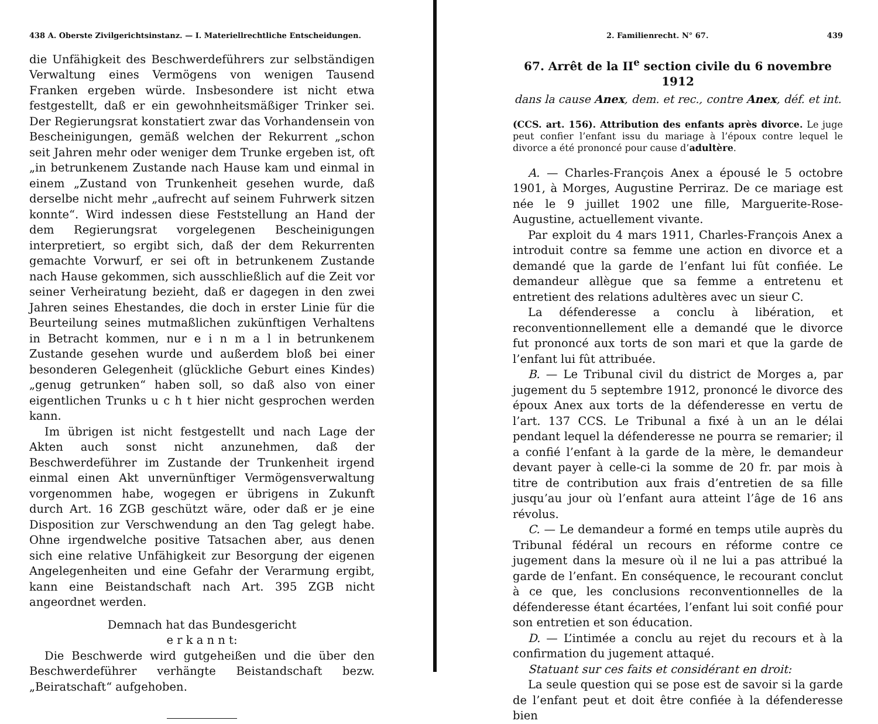438 A. Oberste Zivilgerichtsinstanz. — I. Materiellrechtliche Entscheidungen.
die Unfähigkeit des Beschwerdeführers zur selbständigen Verwaltung eines Vermögens von wenigen Tausend Franken ergeben würde. Insbesondere ist nicht etwa festgestellt, daß er ein gewohnheitsmäßiger Trinker sei. Der Regierungsrat konstatiert zwar das Vorhandensein von Bescheinigungen, gemäß welchen der Rekurrent „schon seit Jahren mehr oder weniger dem Trunke ergeben ist, oft „in betrunkenem Zustande nach Hause kam und einmal in einem „Zustand von Trunkenheit gesehen wurde, daß derselbe nicht mehr „aufrecht auf seinem Fuhrwerk sitzen konnte“. Wird indessen diese Feststellung an Hand der dem Regierungsrat vorgelegenen Bescheinigungen interpretiert, so ergibt sich, daß der dem Rekurrenten gemachte Vorwurf, er sei oft in betrunkenem Zustande nach Hause gekommen, sich ausschließlich auf die Zeit vor seiner Verheiratung bezieht, daß er dagegen in den zwei Jahren seines Ehestandes, die doch in erster Linie für die Beurteilung seines mutmaßlichen zukünftigen Verhaltens in Betracht kommen, nur e i n m a l in betrunkenem Zustande gesehen wurde und außerdem bloß bei einer besonderen Gelegenheit (glückliche Geburt eines Kindes) „genug getrunken“ haben soll, so daß also von einer eigentlichen Trunks u c h t hier nicht gesprochen werden kann.
Im übrigen ist nicht festgestellt und nach Lage der Akten auch sonst nicht anzunehmen, daß der Beschwerdeführer im Zustande der Trunkenheit irgend einmal einen Akt unvernünftiger Vermögensverwaltung vorgenommen habe, wogegen er übrigens in Zukunft durch Art. 16 ZGB geschützt wäre, oder daß er je eine Disposition zur Verschwendung an den Tag gelegt habe. Ohne irgendwelche positive Tatsachen aber, aus denen sich eine relative Unfähigkeit zur Besorgung der eigenen Angelegenheiten und eine Gefahr der Verarmung ergibt, kann eine Beistandschaft nach Art. 395 ZGB nicht angeordnet werden.
Demnach hat das Bundesgericht
e r k a n n t:
Die Beschwerde wird gutgeheißen und die über den Beschwerdeführer verhängte Beistandschaft bezw. „Beiratschaft“ aufgehoben.
2. Familienrecht. N° 67. 439
67. Arrêt de la II<sup>e</sup> section civile du 6 novembre 1912
dans la cause Anex, dem. et rec., contre Anex, déf. et int.
(CCS. art. 156). Attribution des enfants après divorce. Le juge peut confier l’enfant issu du mariage à l’époux contre lequel le divorce a été prononcé pour cause d’adultère.
A. — Charles-François Anex a épousé le 5 octobre 1901, à Morges, Augustine Perriraz. De ce mariage est née le 9 juillet 1902 une fille, Marguerite-Rose-Augustine, actuellement vivante.
Par exploit du 4 mars 1911, Charles-François Anex a introduit contre sa femme une action en divorce et a demandé que la garde de l’enfant lui fût confiée. Le demandeur allègue que sa femme a entretenu et entretient des relations adultères avec un sieur C.
La défenderesse a conclu à libération, et reconventionnellement elle a demandé que le divorce fut prononcé aux torts de son mari et que la garde de l’enfant lui fût attribuée.
B. — Le Tribunal civil du district de Morges a, par jugement du 5 septembre 1912, prononcé le divorce des époux Anex aux torts de la défenderesse en vertu de l’art. 137 CCS. Le Tribunal a fixé à un an le délai pendant lequel la défenderesse ne pourra se remarier; il a confié l’enfant à la garde de la mère, le demandeur devant payer à celle-ci la somme de 20 fr. par mois à titre de contribution aux frais d’entretien de sa fille jusqu’au jour où l’enfant aura atteint l’âge de 16 ans révolus.
C. — Le demandeur a formé en temps utile auprès du Tribunal fédéral un recours en réforme contre ce jugement dans la mesure où il ne lui a pas attribué la garde de l’enfant. En conséquence, le recourant conclut à ce que, les conclusions reconventionnelles de la défenderesse étant écartées, l’enfant lui soit confié pour son entretien et son éducation.
D. — L’intimée a conclu au rejet du recours et à la confirmation du jugement attaqué.
Statuant sur ces faits et considérant en droit:
La seule question qui se pose est de savoir si la garde de l’enfant peut et doit être confiée à la défenderesse bien